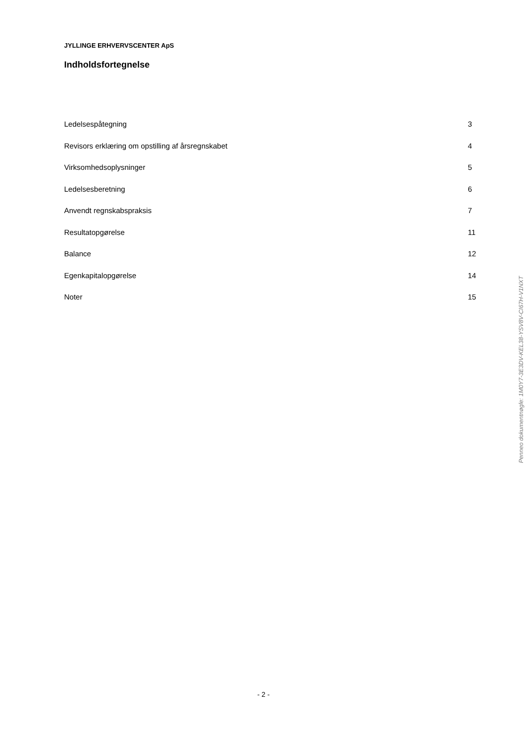JYLLINGE ERHVERVSCENTER ApS
Indholdsfortegnelse
| Ledelsespåtegning | 3 |
| Revisors erklæring om opstilling af årsregnskabet | 4 |
| Virksomhedsoplysninger | 5 |
| Ledelsesberetning | 6 |
| Anvendt regnskabspraksis | 7 |
| Resultatopgørelse | 11 |
| Balance | 12 |
| Egenkapitalopgørelse | 14 |
| Noter | 15 |
Penneo dokumentnøgle: 1M0Y7-3E3DV-KEL38-YSV8V-CI67H-V1NXT
- 2 -